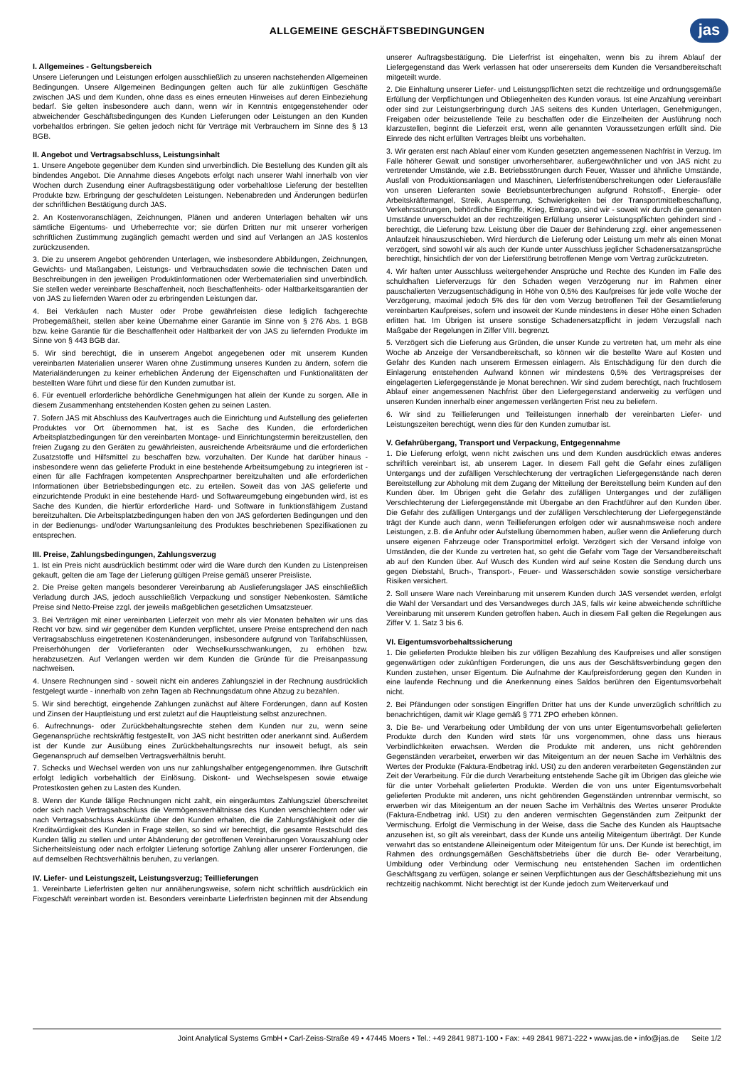ALLGEMEINE GESCHÄFTSBEDINGUNGEN
jas
I. Allgemeines - Geltungsbereich
Unsere Lieferungen und Leistungen erfolgen ausschließlich zu unseren nachstehenden Allgemeinen Bedingungen. Unsere Allgemeinen Bedingungen gelten auch für alle zukünftigen Geschäfte zwischen JAS und dem Kunden, ohne dass es eines erneuten Hinweises auf deren Einbeziehung bedarf. Sie gelten insbesondere auch dann, wenn wir in Kenntnis entgegenstehender oder abweichender Geschäftsbedingungen des Kunden Lieferungen oder Leistungen an den Kunden vorbehaltlos erbringen. Sie gelten jedoch nicht für Verträge mit Verbrauchern im Sinne des § 13 BGB.
II. Angebot und Vertragsabschluss, Leistungsinhalt
1. Unsere Angebote gegenüber dem Kunden sind unverbindlich. Die Bestellung des Kunden gilt als bindendes Angebot. Die Annahme dieses Angebots erfolgt nach unserer Wahl innerhalb von vier Wochen durch Zusendung einer Auftragsbestätigung oder vorbehaltlose Lieferung der bestellten Produkte bzw. Erbringung der geschuldeten Leistungen. Nebenabreden und Änderungen bedürfen der schriftlichen Bestätigung durch JAS.
2. An Kostenvoranschlägen, Zeichnungen, Plänen und anderen Unterlagen behalten wir uns sämtliche Eigentums- und Urheberrechte vor; sie dürfen Dritten nur mit unserer vorherigen schriftlichen Zustimmung zugänglich gemacht werden und sind auf Verlangen an JAS kostenlos zurückzusenden.
3. Die zu unserem Angebot gehörenden Unterlagen, wie insbesondere Abbildungen, Zeichnungen, Gewichts- und Maßangaben, Leistungs- und Verbrauchsdaten sowie die technischen Daten und Beschreibungen in den jeweiligen Produktinformationen oder Werbematerialien sind unverbindlich. Sie stellen weder vereinbarte Beschaffenheit, noch Beschaffenheits- oder Haltbarkeitsgarantien der von JAS zu liefernden Waren oder zu erbringenden Leistungen dar.
4. Bei Verkäufen nach Muster oder Probe gewährleisten diese lediglich fachgerechte Probegemäßheit, stellen aber keine Übernahme einer Garantie im Sinne von § 276 Abs. 1 BGB bzw. keine Garantie für die Beschaffenheit oder Haltbarkeit der von JAS zu liefernden Produkte im Sinne von § 443 BGB dar.
5. Wir sind berechtigt, die in unserem Angebot angegebenen oder mit unserem Kunden vereinbarten Materialien unserer Waren ohne Zustimmung unseres Kunden zu ändern, sofern die Materialänderungen zu keiner erheblichen Änderung der Eigenschaften und Funktionalitäten der bestellten Ware führt und diese für den Kunden zumutbar ist.
6. Für eventuell erforderliche behördliche Genehmigungen hat allein der Kunde zu sorgen. Alle in diesem Zusammenhang entstehenden Kosten gehen zu seinen Lasten.
7. Sofern JAS mit Abschluss des Kaufvertrages auch die Einrichtung und Aufstellung des gelieferten Produktes vor Ort übernommen hat, ist es Sache des Kunden, die erforderlichen Arbeitsplatzbedingungen für den vereinbarten Montage- und Einrichtungstermin bereitzustellen, den freien Zugang zu den Geräten zu gewährleisten, ausreichende Arbeitsräume und die erforderlichen Zusatzstoffe und Hilfsmittel zu beschaffen bzw. vorzuhalten. Der Kunde hat darüber hinaus - insbesondere wenn das gelieferte Produkt in eine bestehende Arbeitsumgebung zu integrieren ist - einen für alle Fachfragen kompetenten Ansprechpartner bereitzuhalten und alle erforderlichen Informationen über Betriebsbedingungen etc. zu erteilen. Soweit das von JAS gelieferte und einzurichtende Produkt in eine bestehende Hard- und Softwareumgebung eingebunden wird, ist es Sache des Kunden, die hierfür erforderliche Hard- und Software in funktionsfähigem Zustand bereitzuhalten. Die Arbeitsplatzbedingungen haben den von JAS geforderten Bedingungen und den in der Bedienungs- und/oder Wartungsanleitung des Produktes beschriebenen Spezifikationen zu entsprechen.
III. Preise, Zahlungsbedingungen, Zahlungsverzug
1. Ist ein Preis nicht ausdrücklich bestimmt oder wird die Ware durch den Kunden zu Listenpreisen gekauft, gelten die am Tage der Lieferung gültigen Preise gemäß unserer Preisliste.
2. Die Preise gelten mangels besonderer Vereinbarung ab Auslieferungslager JAS einschließlich Verladung durch JAS, jedoch ausschließlich Verpackung und sonstiger Nebenkosten. Sämtliche Preise sind Netto-Preise zzgl. der jeweils maßgeblichen gesetzlichen Umsatzsteuer.
3. Bei Verträgen mit einer vereinbarten Lieferzeit von mehr als vier Monaten behalten wir uns das Recht vor bzw. sind wir gegenüber dem Kunden verpflichtet, unsere Preise entsprechend den nach Vertragsabschluss eingetretenen Kostenänderungen, insbesondere aufgrund von Tarifabschlüssen, Preiserhöhungen der Vorlieferanten oder Wechselkursschwankungen, zu erhöhen bzw. herabzusetzen. Auf Verlangen werden wir dem Kunden die Gründe für die Preisanpassung nachweisen.
4. Unsere Rechnungen sind - soweit nicht ein anderes Zahlungsziel in der Rechnung ausdrücklich festgelegt wurde - innerhalb von zehn Tagen ab Rechnungsdatum ohne Abzug zu bezahlen.
5. Wir sind berechtigt, eingehende Zahlungen zunächst auf ältere Forderungen, dann auf Kosten und Zinsen der Hauptleistung und erst zuletzt auf die Hauptleistung selbst anzurechnen.
6. Aufrechnungs- oder Zurückbehaltungsrechte stehen dem Kunden nur zu, wenn seine Gegenansprüche rechtskräftig festgestellt, von JAS nicht bestritten oder anerkannt sind. Außerdem ist der Kunde zur Ausübung eines Zurückbehaltungsrechts nur insoweit befugt, als sein Gegenanspruch auf demselben Vertragsverhältnis beruht.
7. Schecks und Wechsel werden von uns nur zahlungshalber entgegengenommen. Ihre Gutschrift erfolgt lediglich vorbehaltlich der Einlösung. Diskont- und Wechselspesen sowie etwaige Protestkosten gehen zu Lasten des Kunden.
8. Wenn der Kunde fällige Rechnungen nicht zahlt, ein eingeräumtes Zahlungsziel überschreitet oder sich nach Vertragsabschluss die Vermögensverhältnisse des Kunden verschlechtern oder wir nach Vertragsabschluss Auskünfte über den Kunden erhalten, die die Zahlungsfähigkeit oder die Kreditwürdigkeit des Kunden in Frage stellen, so sind wir berechtigt, die gesamte Restschuld des Kunden fällig zu stellen und unter Abänderung der getroffenen Vereinbarungen Vorauszahlung oder Sicherheitsleistung oder nach erfolgter Lieferung sofortige Zahlung aller unserer Forderungen, die auf demselben Rechtsverhältnis beruhen, zu verlangen.
IV. Liefer- und Leistungszeit, Leistungsverzug; Teillieferungen
1. Vereinbarte Lieferfristen gelten nur annäherungsweise, sofern nicht schriftlich ausdrücklich ein Fixgeschäft vereinbart worden ist. Besonders vereinbarte Lieferfristen beginnen mit der Absendung unserer Auftragsbestätigung. Die Lieferfrist ist eingehalten, wenn bis zu ihrem Ablauf der Liefergegenstand das Werk verlassen hat oder unsererseits dem Kunden die Versandbereitschaft mitgeteilt wurde.
2. Die Einhaltung unserer Liefer- und Leistungspflichten setzt die rechtzeitige und ordnungsgemäße Erfüllung der Verpflichtungen und Obliegenheiten des Kunden voraus. Ist eine Anzahlung vereinbart oder sind zur Leistungserbringung durch JAS seitens des Kunden Unterlagen, Genehmigungen, Freigaben oder beizustellende Teile zu beschaffen oder die Einzelheiten der Ausführung noch klarzustellen, beginnt die Lieferzeit erst, wenn alle genannten Voraussetzungen erfüllt sind. Die Einrede des nicht erfüllten Vertrages bleibt uns vorbehalten.
3. Wir geraten erst nach Ablauf einer vom Kunden gesetzten angemessenen Nachfrist in Verzug. Im Falle höherer Gewalt und sonstiger unvorhersehbarer, außergewöhnlicher und von JAS nicht zu vertretender Umstände, wie z.B. Betriebsstörungen durch Feuer, Wasser und ähnliche Umstände, Ausfall von Produktionsanlagen und Maschinen, Lieferfristenüberschreitungen oder Lieferausfälle von unseren Lieferanten sowie Betriebsunterbrechungen aufgrund Rohstoff-, Energie- oder Arbeitskräftemangel, Streik, Aussperrung, Schwierigkeiten bei der Transportmittelbeschaffung, Verkehrsstörungen, behördliche Eingriffe, Krieg, Embargo, sind wir - soweit wir durch die genannten Umstände unverschuldet an der rechtzeitigen Erfüllung unserer Leistungspflichten gehindert sind - berechtigt, die Lieferung bzw. Leistung über die Dauer der Behinderung zzgl. einer angemessenen Anlaufzeit hinauszuschieben. Wird hierdurch die Lieferung oder Leistung um mehr als einen Monat verzögert, sind sowohl wir als auch der Kunde unter Ausschluss jeglicher Schadenersatzansprüche berechtigt, hinsichtlich der von der Lieferstörung betroffenen Menge vom Vertrag zurückzutreten.
4. Wir haften unter Ausschluss weitergehender Ansprüche und Rechte des Kunden im Falle des schuldhaften Lieferverzugs für den Schaden wegen Verzögerung nur im Rahmen einer pauschalierten Verzugsentschädigung in Höhe von 0,5% des Kaufpreises für jede volle Woche der Verzögerung, maximal jedoch 5% des für den vom Verzug betroffenen Teil der Gesamtlieferung vereinbarten Kaufpreises, sofern und insoweit der Kunde mindestens in dieser Höhe einen Schaden erlitten hat. Im Übrigen ist unsere sonstige Schadenersatzpflicht in jedem Verzugsfall nach Maßgabe der Regelungen in Ziffer VIII. begrenzt.
5. Verzögert sich die Lieferung aus Gründen, die unser Kunde zu vertreten hat, um mehr als eine Woche ab Anzeige der Versandbereitschaft, so können wir die bestellte Ware auf Kosten und Gefahr des Kunden nach unserem Ermessen einlagern. Als Entschädigung für den durch die Einlagerung entstehenden Aufwand können wir mindestens 0,5% des Vertragspreises der eingelagerten Liefergegenstände je Monat berechnen. Wir sind zudem berechtigt, nach fruchtlosem Ablauf einer angemessenen Nachfrist über den Liefergegenstand anderweitig zu verfügen und unseren Kunden innerhalb einer angemessen verlängerten Frist neu zu beliefern.
6. Wir sind zu Teillieferungen und Teilleistungen innerhalb der vereinbarten Liefer- und Leistungszeiten berechtigt, wenn dies für den Kunden zumutbar ist.
V. Gefahrübergang, Transport und Verpackung, Entgegennahme
1. Die Lieferung erfolgt, wenn nicht zwischen uns und dem Kunden ausdrücklich etwas anderes schriftlich vereinbart ist, ab unserem Lager. In diesem Fall geht die Gefahr eines zufälligen Untergangs und der zufälligen Verschlechterung der vertraglichen Liefergegenstände nach deren Bereitstellung zur Abholung mit dem Zugang der Mitteilung der Bereitstellung beim Kunden auf den Kunden über. Im Übrigen geht die Gefahr des zufälligen Unterganges und der zufälligen Verschlechterung der Liefergegenstände mit Übergabe an den Frachtführer auf den Kunden über. Die Gefahr des zufälligen Untergangs und der zufälligen Verschlechterung der Liefergegenstände trägt der Kunde auch dann, wenn Teillieferungen erfolgen oder wir ausnahmsweise noch andere Leistungen, z.B. die Anfuhr oder Aufstellung übernommen haben, außer wenn die Anlieferung durch unsere eigenen Fahrzeuge oder Transportmittel erfolgt. Verzögert sich der Versand infolge von Umständen, die der Kunde zu vertreten hat, so geht die Gefahr vom Tage der Versandbereitschaft ab auf den Kunden über. Auf Wusch des Kunden wird auf seine Kosten die Sendung durch uns gegen Diebstahl, Bruch-, Transport-, Feuer- und Wasserschäden sowie sonstige versicherbare Risiken versichert.
2. Soll unsere Ware nach Vereinbarung mit unserem Kunden durch JAS versendet werden, erfolgt die Wahl der Versandart und des Versandweges durch JAS, falls wir keine abweichende schriftliche Vereinbarung mit unserem Kunden getroffen haben. Auch in diesem Fall gelten die Regelungen aus Ziffer V. 1. Satz 3 bis 6.
VI. Eigentumsvorbehaltssicherung
1. Die gelieferten Produkte bleiben bis zur völligen Bezahlung des Kaufpreises und aller sonstigen gegenwärtigen oder zukünftigen Forderungen, die uns aus der Geschäftsverbindung gegen den Kunden zustehen, unser Eigentum. Die Aufnahme der Kaufpreisforderung gegen den Kunden in eine laufende Rechnung und die Anerkennung eines Saldos berühren den Eigentumsvorbehalt nicht.
2. Bei Pfändungen oder sonstigen Eingriffen Dritter hat uns der Kunde unverzüglich schriftlich zu benachrichtigen, damit wir Klage gemäß § 771 ZPO erheben können.
3. Die Be- und Verarbeitung oder Umbildung der von uns unter Eigentumsvorbehalt gelieferten Produkte durch den Kunden wird stets für uns vorgenommen, ohne dass uns hieraus Verbindlichkeiten erwachsen. Werden die Produkte mit anderen, uns nicht gehörenden Gegenständen verarbeitet, erwerben wir das Miteigentum an der neuen Sache im Verhältnis des Wertes der Produkte (Faktura-Endbetrag inkl. USt) zu den anderen verarbeiteten Gegenständen zur Zeit der Verarbeitung. Für die durch Verarbeitung entstehende Sache gilt im Übrigen das gleiche wie für die unter Vorbehalt gelieferten Produkte. Werden die von uns unter Eigentumsvorbehalt gelieferten Produkte mit anderen, uns nicht gehörenden Gegenständen untrennbar vermischt, so erwerben wir das Miteigentum an der neuen Sache im Verhältnis des Wertes unserer Produkte (Faktura-Endbetrag inkl. USt) zu den anderen vermischten Gegenständen zum Zeitpunkt der Vermischung. Erfolgt die Vermischung in der Weise, dass die Sache des Kunden als Hauptsache anzusehen ist, so gilt als vereinbart, dass der Kunde uns anteilig Miteigentum überträgt. Der Kunde verwahrt das so entstandene Alleineigentum oder Miteigentum für uns. Der Kunde ist berechtigt, im Rahmen des ordnungsgemäßen Geschäftsbetriebs über die durch Be- oder Verarbeitung, Umbildung oder Verbindung oder Vermischung neu entstehenden Sachen im ordentlichen Geschäftsgang zu verfügen, solange er seinen Verpflichtungen aus der Geschäftsbeziehung mit uns rechtzeitig nachkommt. Nicht berechtigt ist der Kunde jedoch zum Weiterverkauf und
Joint Analytical Systems GmbH • Carl-Zeiss-Straße 49 • 47445 Moers • Tel.: +49 2841 9871-100 • Fax: +49 2841 9871-222 • www.jas.de • info@jas.de Seite 1/2